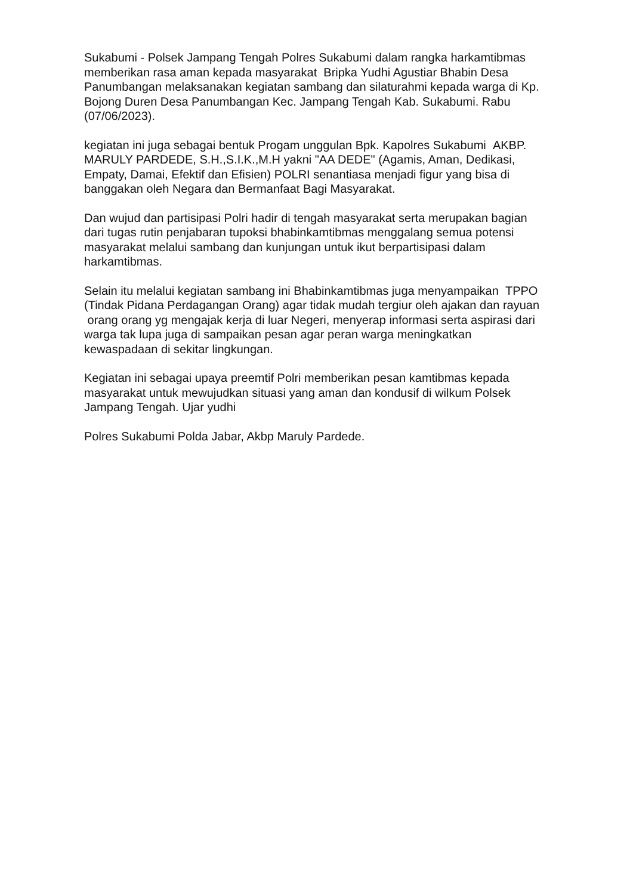Sukabumi - Polsek Jampang Tengah Polres Sukabumi dalam rangka harkamtibmas memberikan rasa aman kepada masyarakat Bripka Yudhi Agustiar Bhabin Desa Panumbangan melaksanakan kegiatan sambang dan silaturahmi kepada warga di Kp. Bojong Duren Desa Panumbangan Kec. Jampang Tengah Kab. Sukabumi. Rabu (07/06/2023).
kegiatan ini juga sebagai bentuk Progam unggulan Bpk. Kapolres Sukabumi AKBP. MARULY PARDEDE, S.H.,S.I.K.,M.H yakni "AA DEDE" (Agamis, Aman, Dedikasi, Empaty, Damai, Efektif dan Efisien) POLRI senantiasa menjadi figur yang bisa di banggakan oleh Negara dan Bermanfaat Bagi Masyarakat.
Dan wujud dan partisipasi Polri hadir di tengah masyarakat serta merupakan bagian dari tugas rutin penjabaran tupoksi bhabinkamtibmas menggalang semua potensi masyarakat melalui sambang dan kunjungan untuk ikut berpartisipasi dalam harkamtibmas.
Selain itu melalui kegiatan sambang ini Bhabinkamtibmas juga menyampaikan TPPO (Tindak Pidana Perdagangan Orang) agar tidak mudah tergiur oleh ajakan dan rayuan orang orang yg mengajak kerja di luar Negeri, menyerap informasi serta aspirasi dari warga tak lupa juga di sampaikan pesan agar peran warga meningkatkan kewaspadaan di sekitar lingkungan.
Kegiatan ini sebagai upaya preemtif Polri memberikan pesan kamtibmas kepada masyarakat untuk mewujudkan situasi yang aman dan kondusif di wilkum Polsek Jampang Tengah. Ujar yudhi
Polres Sukabumi Polda Jabar, Akbp Maruly Pardede.